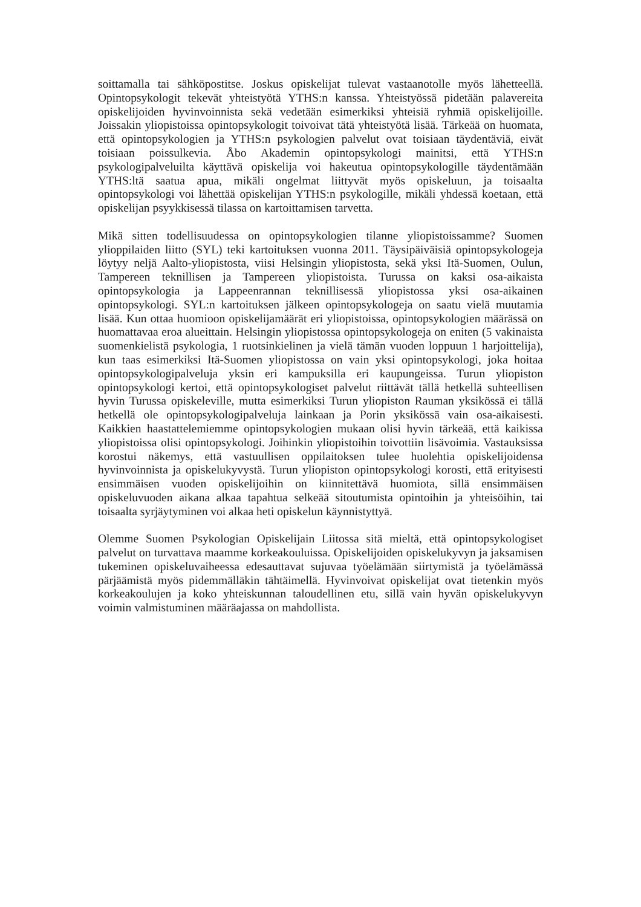soittamalla tai sähköpostitse. Joskus opiskelijat tulevat vastaanotolle myös lähetteellä. Opintopsykologit tekevät yhteistyötä YTHS:n kanssa. Yhteistyössä pidetään palavereita opiskelijoiden hyvinvoinnista sekä vedetään esimerkiksi yhteisiä ryhmiä opiskelijoille. Joissakin yliopistoissa opintopsykologit toivoivat tätä yhteistyötä lisää. Tärkeää on huomata, että opintopsykologien ja YTHS:n psykologien palvelut ovat toisiaan täydentäviä, eivät toisiaan poissulkevia. Åbo Akademin opintopsykologi mainitsi, että YTHS:n psykologipalveluilta käyttävä opiskelija voi hakeutua opintopsykologille täydentämään YTHS:ltä saatua apua, mikäli ongelmat liittyvät myös opiskeluun, ja toisaalta opintopsykologi voi lähettää opiskelijan YTHS:n psykologille, mikäli yhdessä koetaan, että opiskelijan psyykkisessä tilassa on kartoittamisen tarvetta.
Mikä sitten todellisuudessa on opintopsykologien tilanne yliopistoissamme? Suomen ylioppilaiden liitto (SYL) teki kartoituksen vuonna 2011. Täysipäiväisiä opintopsykologeja löytyy neljä Aalto-yliopistosta, viisi Helsingin yliopistosta, sekä yksi Itä-Suomen, Oulun, Tampereen teknillisen ja Tampereen yliopistoista. Turussa on kaksi osa-aikaista opintopsykologia ja Lappeenrannan teknillisessä yliopistossa yksi osa-aikainen opintopsykologi. SYL:n kartoituksen jälkeen opintopsykologeja on saatu vielä muutamia lisää. Kun ottaa huomioon opiskelijamäärät eri yliopistoissa, opintopsykologien määrässä on huomattavaa eroa alueittain. Helsingin yliopistossa opintopsykologeja on eniten (5 vakinaista suomenkielistä psykologia, 1 ruotsinkielinen ja vielä tämän vuoden loppuun 1 harjoittelija), kun taas esimerkiksi Itä-Suomen yliopistossa on vain yksi opintopsykologi, joka hoitaa opintopsykologipalveluja yksin eri kampuksilla eri kaupungeissa. Turun yliopiston opintopsykologi kertoi, että opintopsykologiset palvelut riittävät tällä hetkellä suhteellisen hyvin Turussa opiskeleville, mutta esimerkiksi Turun yliopiston Rauman yksikössä ei tällä hetkellä ole opintopsykologipalveluja lainkaan ja Porin yksikössä vain osa-aikaisesti. Kaikkien haastattelemiemme opintopsykologien mukaan olisi hyvin tärkeää, että kaikissa yliopistoissa olisi opintopsykologi. Joihinkin yliopistoihin toivottiin lisävoimia. Vastauksissa korostui näkemys, että vastuullisen oppilaitoksen tulee huolehtia opiskelijoidensa hyvinvoinnista ja opiskelukyvystä. Turun yliopiston opintopsykologi korosti, että erityisesti ensimmäisen vuoden opiskelijoihin on kiinnitettävä huomiota, sillä ensimmäisen opiskeluvuoden aikana alkaa tapahtua selkeää sitoutumista opintoihin ja yhteisöihin, tai toisaalta syrjäytyminen voi alkaa heti opiskelun käynnistyttyä.
Olemme Suomen Psykologian Opiskelijain Liitossa sitä mieltä, että opintopsykologiset palvelut on turvattava maamme korkeakouluissa. Opiskelijoiden opiskelukyvyn ja jaksamisen tukeminen opiskeluvaiheessa edesauttavat sujuvaa työelämään siirtymistä ja työelämässä pärjäämistä myös pidemmälläkin tähtäimellä. Hyvinvoivat opiskelijat ovat tietenkin myös korkeakoulujen ja koko yhteiskunnan taloudellinen etu, sillä vain hyvän opiskelukyvyn voimin valmistuminen määräajassa on mahdollista.